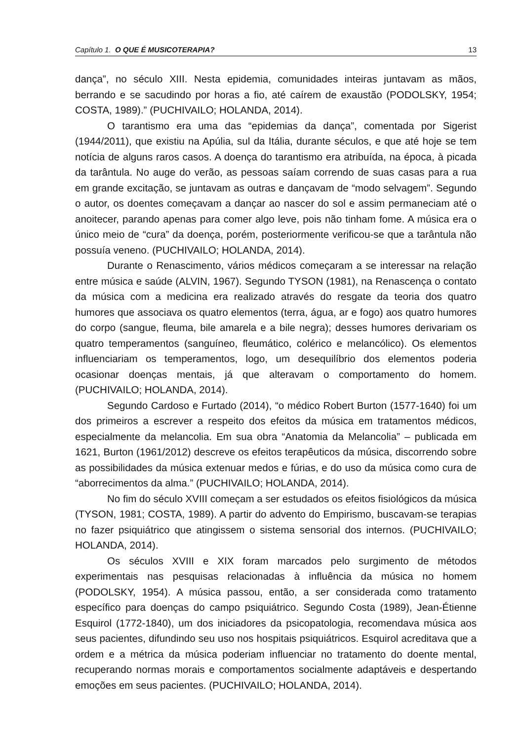Capítulo 1. O QUE É MUSICOTERAPIA? 13
dança”, no século XIII. Nesta epidemia, comunidades inteiras juntavam as mãos, berrando e se sacudindo por horas a fio, até caírem de exaustão (PODOLSKY, 1954; COSTA, 1989).” (PUCHIVAILO; HOLANDA, 2014).
O tarantismo era uma das “epidemias da dança”, comentada por Sigerist (1944/2011), que existiu na Apúlia, sul da Itália, durante séculos, e que até hoje se tem notícia de alguns raros casos. A doença do tarantismo era atribuída, na época, à picada da tarântula. No auge do verão, as pessoas saíam correndo de suas casas para a rua em grande excitação, se juntavam as outras e dançavam de “modo selvagem”. Segundo o autor, os doentes começavam a dançar ao nascer do sol e assim permaneciam até o anoitecer, parando apenas para comer algo leve, pois não tinham fome. A música era o único meio de “cura” da doença, porém, posteriormente verificou-se que a tarântula não possuía veneno. (PUCHIVAILO; HOLANDA, 2014).
Durante o Renascimento, vários médicos começaram a se interessar na relação entre música e saúde (ALVIN, 1967). Segundo TYSON (1981), na Renascença o contato da música com a medicina era realizado através do resgate da teoria dos quatro humores que associava os quatro elementos (terra, água, ar e fogo) aos quatro humores do corpo (sangue, fleuma, bile amarela e a bile negra); desses humores derivariam os quatro temperamentos (sanguíneo, fleumático, colérico e melancólico). Os elementos influenciariam os temperamentos, logo, um desequilíbrio dos elementos poderia ocasionar doenças mentais, já que alteravam o comportamento do homem. (PUCHIVAILO; HOLANDA, 2014).
Segundo Cardoso e Furtado (2014), “o médico Robert Burton (1577-1640) foi um dos primeiros a escrever a respeito dos efeitos da música em tratamentos médicos, especialmente da melancolia. Em sua obra “Anatomia da Melancolia” – publicada em 1621, Burton (1961/2012) descreve os efeitos terapêuticos da música, discorrendo sobre as possibilidades da música extenuar medos e fúrias, e do uso da música como cura de “aborrecimentos da alma.” (PUCHIVAILO; HOLANDA, 2014).
No fim do século XVIII começam a ser estudados os efeitos fisiológicos da música (TYSON, 1981; COSTA, 1989). A partir do advento do Empirismo, buscavam-se terapias no fazer psiquiátrico que atingissem o sistema sensorial dos internos. (PUCHIVAILO; HOLANDA, 2014).
Os séculos XVIII e XIX foram marcados pelo surgimento de métodos experimentais nas pesquisas relacionadas à influência da música no homem (PODOLSKY, 1954). A música passou, então, a ser considerada como tratamento específico para doenças do campo psiquiátrico. Segundo Costa (1989), Jean-Étienne Esquirol (1772-1840), um dos iniciadores da psicopatologia, recomendava música aos seus pacientes, difundindo seu uso nos hospitais psiquiátricos. Esquirol acreditava que a ordem e a métrica da música poderiam influenciar no tratamento do doente mental, recuperando normas morais e comportamentos socialmente adaptáveis e despertando emoções em seus pacientes. (PUCHIVAILO; HOLANDA, 2014).